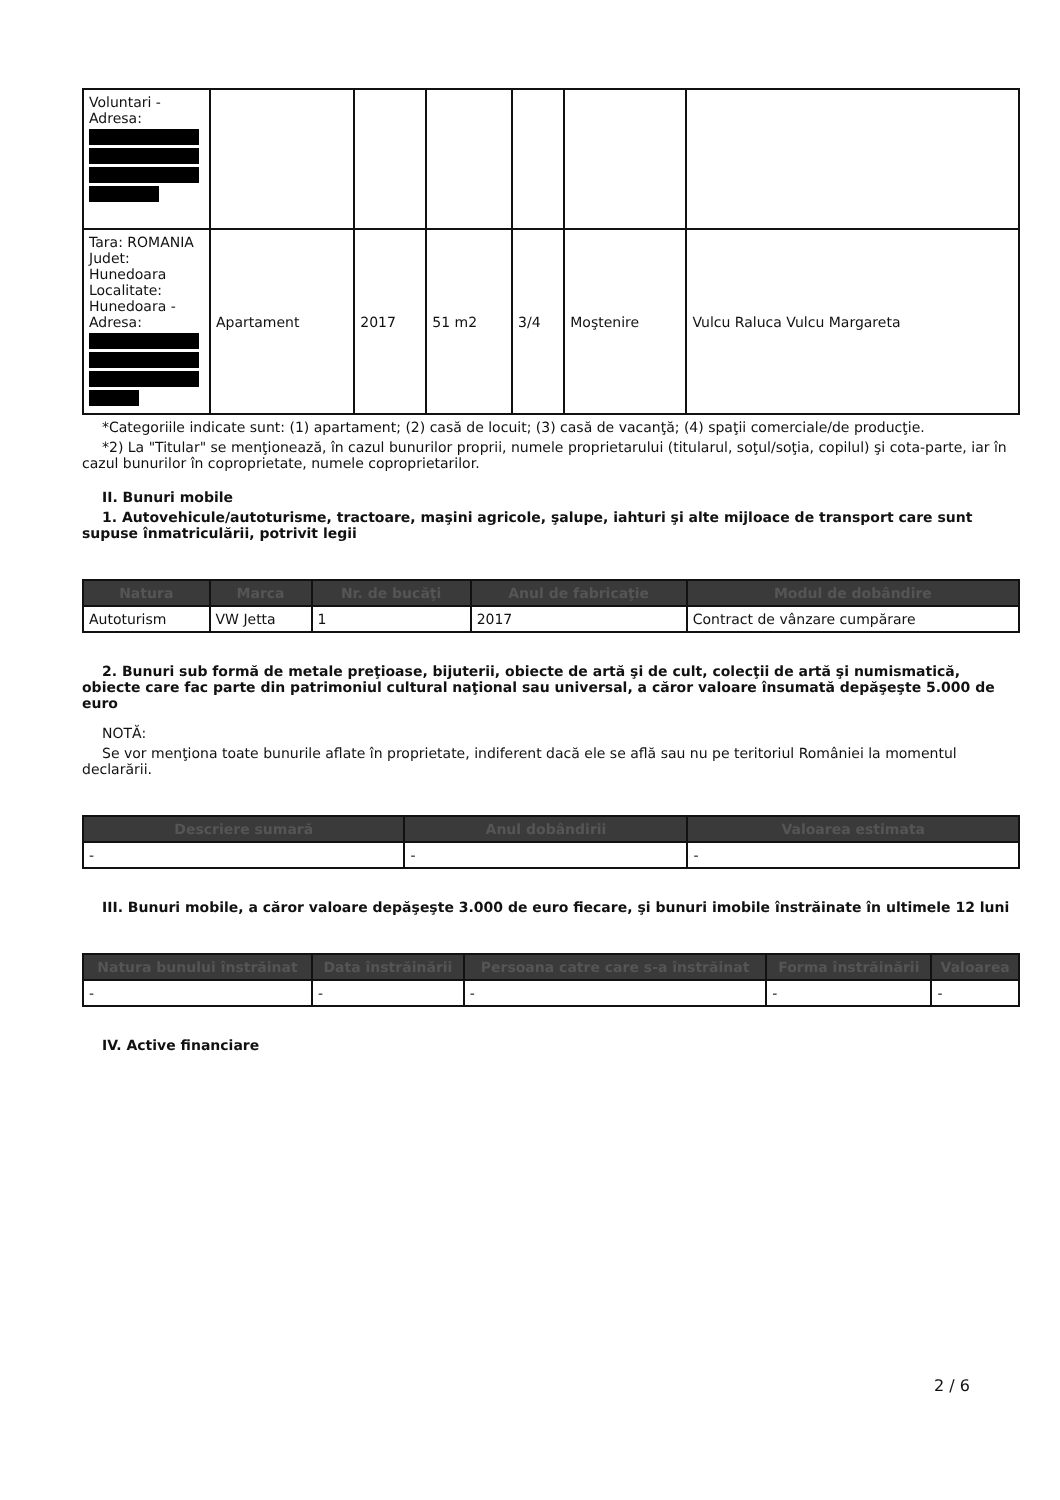| Voluntari - Adresa: | | | | | | |
| Tara: ROMANIA Judet: Hunedoara Localitate: Hunedoara - Adresa: | Apartament | 2017 | 51 m2 | 3/4 | Moştenire | Vulcu Raluca Vulcu Margareta |
*Categoriile indicate sunt: (1) apartament; (2) casă de locuit; (3) casă de vacanţă; (4) spaţii comerciale/de producţie.
*2) La "Titular" se menţionează, în cazul bunurilor proprii, numele proprietarului (titularul, soţul/soţia, copilul) şi cota-parte, iar în cazul bunurilor în coproprietate, numele coproprietarilor.
II. Bunuri mobile
1. Autovehicule/autoturisme, tractoare, maşini agricole, şalupe, iahturi şi alte mijloace de transport care sunt supuse înmatriculării, potrivit legii
| Natura | Marca | Nr. de bucăţi | Anul de fabricaţie | Modul de dobândire |
| --- | --- | --- | --- | --- |
| Autoturism | VW Jetta | 1 | 2017 | Contract de vânzare cumpărare |
2. Bunuri sub formă de metale preţioase, bijuterii, obiecte de artă şi de cult, colecţii de artă şi numismatică, obiecte care fac parte din patrimoniul cultural naţional sau universal, a căror valoare însumată depăşeşte 5.000 de euro
NOTĂ:
Se vor menţiona toate bunurile aflate în proprietate, indiferent dacă ele se află sau nu pe teritoriul României la momentul declarării.
| Descriere sumară | Anul dobândirii | Valoarea estimata |
| --- | --- | --- |
| - | - | - |
III. Bunuri mobile, a căror valoare depăşeşte 3.000 de euro fiecare, şi bunuri imobile înstrăinate în ultimele 12 luni
| Natura bunului înstrăinat | Data înstrăinării | Persoana catre care s-a înstrăinat | Forma înstrăinării | Valoarea |
| --- | --- | --- | --- | --- |
| - | - | - | - | - |
IV. Active financiare
2 / 6